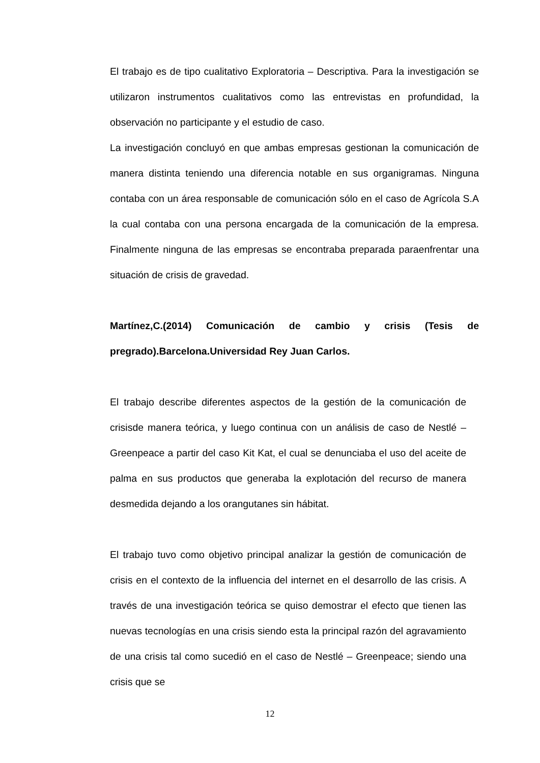El trabajo es de tipo cualitativo Exploratoria – Descriptiva. Para la investigación se utilizaron instrumentos cualitativos como las entrevistas en profundidad, la observación no participante y el estudio de caso.
La investigación concluyó en que ambas empresas gestionan la comunicación de manera distinta teniendo una diferencia notable en sus organigramas. Ninguna contaba con un área responsable de comunicación sólo en el caso de Agrícola S.A la cual contaba con una persona encargada de la comunicación de la empresa. Finalmente ninguna de las empresas se encontraba preparada paraenfrentar una situación de crisis de gravedad.
Martínez,C.(2014) Comunicación de cambio y crisis (Tesis de pregrado).Barcelona.Universidad Rey Juan Carlos.
El trabajo describe diferentes aspectos de la gestión de la comunicación de crisisde manera teórica, y luego continua con un análisis de caso de Nestlé – Greenpeace a partir del caso Kit Kat, el cual se denunciaba el uso del aceite de palma en sus productos que generaba la explotación del recurso de manera desmedida dejando a los orangutanes sin hábitat.
El trabajo tuvo como objetivo principal analizar la gestión de comunicación de crisis en el contexto de la influencia del internet en el desarrollo de las crisis. A través de una investigación teórica se quiso demostrar el efecto que tienen las nuevas tecnologías en una crisis siendo esta la principal razón del agravamiento de una crisis tal como sucedió en el caso de Nestlé – Greenpeace; siendo una crisis que se
12